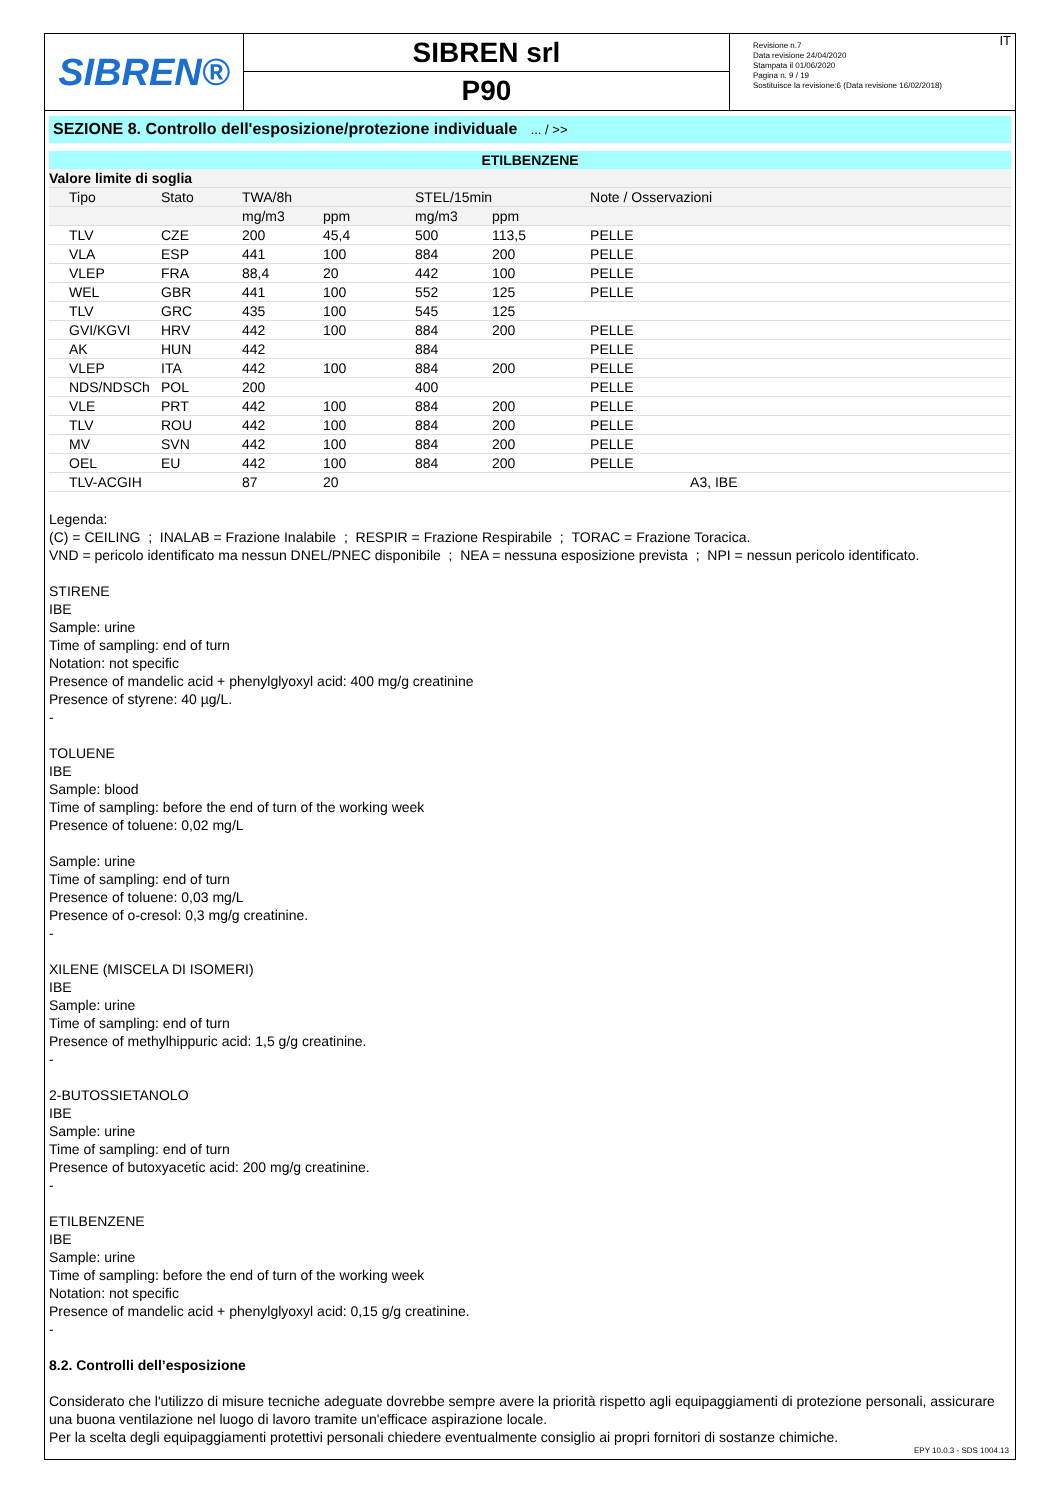SIBREN®
SIBREN srl
P90
Revisione n.7
Data revisione 24/04/2020
Stampata il 01/06/2020
Pagina n. 9 / 19
Sostituisce la revisione:6 (Data revisione 16/02/2018)
IT
SEZIONE 8. Controllo dell'esposizione/protezione individuale ... / >>
ETILBENZENE
| Valore limite di soglia | | | | | | |
| --- | --- | --- | --- | --- | --- | --- |
| Tipo | Stato | TWA/8h | | STEL/15min | | Note / Osservazioni |
| | | mg/m3 | ppm | mg/m3 | ppm | |
| TLV | CZE | 200 | 45,4 | 500 | 113,5 | PELLE |
| VLA | ESP | 441 | 100 | 884 | 200 | PELLE |
| VLEP | FRA | 88,4 | 20 | 442 | 100 | PELLE |
| WEL | GBR | 441 | 100 | 552 | 125 | PELLE |
| TLV | GRC | 435 | 100 | 545 | 125 | |
| GVI/KGVI | HRV | 442 | 100 | 884 | 200 | PELLE |
| AK | HUN | 442 | | 884 | | PELLE |
| VLEP | ITA | 442 | 100 | 884 | 200 | PELLE |
| NDS/NDSCh | POL | 200 | | 400 | | PELLE |
| VLE | PRT | 442 | 100 | 884 | 200 | PELLE |
| TLV | ROU | 442 | 100 | 884 | 200 | PELLE |
| MV | SVN | 442 | 100 | 884 | 200 | PELLE |
| OEL | EU | 442 | 100 | 884 | 200 | PELLE |
| TLV-ACGIH | | 87 | 20 | | | A3, IBE |
Legenda:
(C) = CEILING ; INALAB = Frazione Inalabile ; RESPIR = Frazione Respirabile ; TORAC = Frazione Toracica.
VND = pericolo identificato ma nessun DNEL/PNEC disponibile ; NEA = nessuna esposizione prevista ; NPI = nessun pericolo identificato.
STIRENE
IBE
Sample: urine
Time of sampling: end of turn
Notation: not specific
Presence of mandelic acid + phenylglyoxyl acid: 400 mg/g creatinine
Presence of styrene: 40 µg/L.
-
TOLUENE
IBE
Sample: blood
Time of sampling: before the end of turn of the working week
Presence of toluene: 0,02 mg/L
Sample: urine
Time of sampling: end of turn
Presence of toluene: 0,03 mg/L
Presence of o-cresol: 0,3 mg/g creatinine.
-
XILENE (MISCELA DI ISOMERI)
IBE
Sample: urine
Time of sampling: end of turn
Presence of methylhippuric acid: 1,5 g/g creatinine.
-
2-BUTOSSIETANOLO
IBE
Sample: urine
Time of sampling: end of turn
Presence of butoxyacetic acid: 200 mg/g creatinine.
-
ETILBENZENE
IBE
Sample: urine
Time of sampling: before the end of turn of the working week
Notation: not specific
Presence of mandelic acid + phenylglyoxyl acid: 0,15 g/g creatinine.
-
8.2. Controlli dell’esposizione
Considerato che l'utilizzo di misure tecniche adeguate dovrebbe sempre avere la priorità rispetto agli equipaggiamenti di protezione personali, assicurare una buona ventilazione nel luogo di lavoro tramite un'efficace aspirazione locale.
Per la scelta degli equipaggiamenti protettivi personali chiedere eventualmente consiglio ai propri fornitori di sostanze chimiche.
EPY 10.0.3 - SDS 1004.13